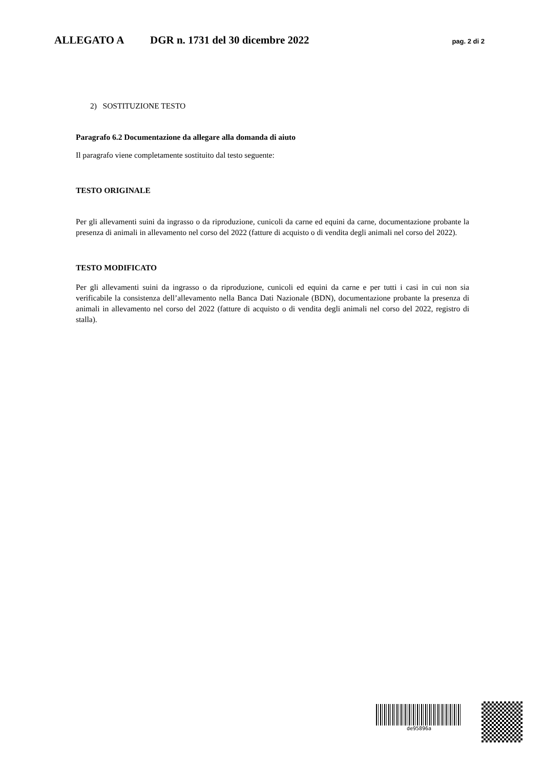ALLEGATO A DGR n. 1731 del 30 dicembre 2022 pag. 2 di 2
2) SOSTITUZIONE TESTO
Paragrafo 6.2 Documentazione da allegare alla domanda di aiuto
Il paragrafo viene completamente sostituito dal testo seguente:
TESTO ORIGINALE
Per gli allevamenti suini da ingrasso o da riproduzione, cunicoli da carne ed equini da carne, documentazione probante la presenza di animali in allevamento nel corso del 2022 (fatture di acquisto o di vendita degli animali nel corso del 2022).
TESTO MODIFICATO
Per gli allevamenti suini da ingrasso o da riproduzione, cunicoli ed equini da carne e per tutti i casi in cui non sia verificabile la consistenza dell’allevamento nella Banca Dati Nazionale (BDN), documentazione probante la presenza di animali in allevamento nel corso del 2022 (fatture di acquisto o di vendita degli animali nel corso del 2022, registro di stalla).
de95896a